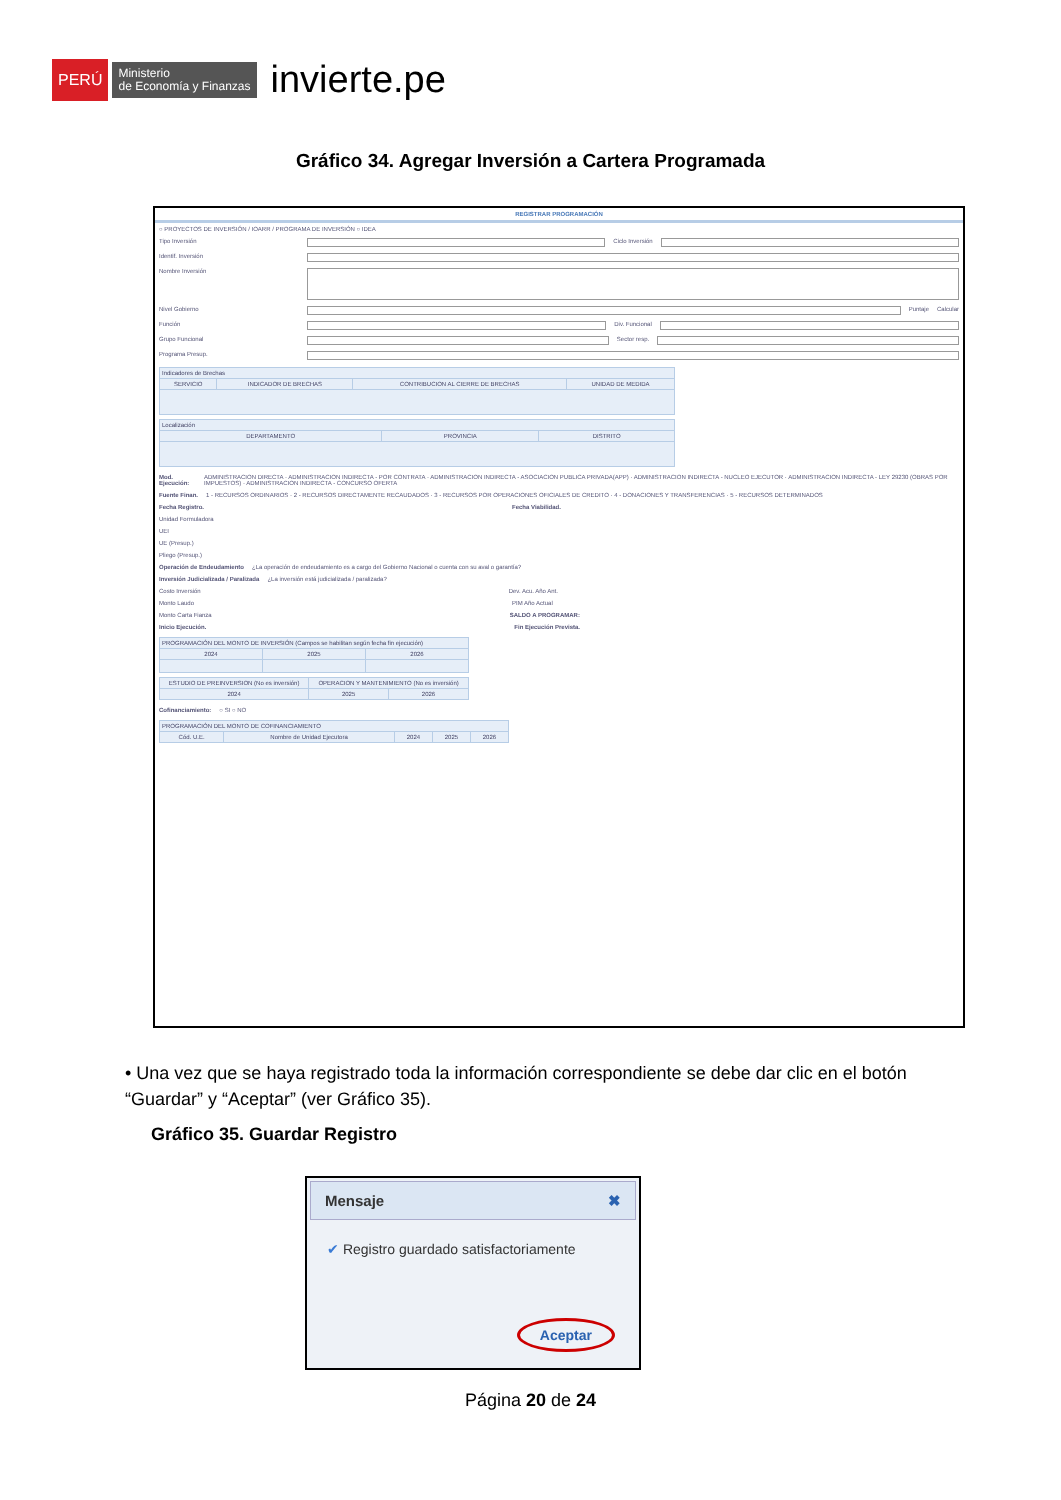PERÚ Ministerio
de Economía y Finanzas invierte.pe
Gráfico 34. Agregar Inversión a Cartera Programada
REGISTRAR PROGRAMACIÓN
○ PROYECTOS DE INVERSIÓN / IOARR / PROGRAMA DE INVERSIÓN ○ IDEA
Tipo Inversión Ciclo Inversión
Identif. Inversión
Nombre Inversión
Nivel Gobierno Puntaje Calcular
Función Div. Funcional
Grupo Funcional Sector resp.
Programa Presup.
| Indicadores de Brechas | | | |
| --- | --- | --- | --- |
| SERVICIO | INDICADOR DE BRECHAS | CONTRIBUCION AL CIERRE DE BRECHAS | UNIDAD DE MEDIDA |
| Localización | | |
| --- | --- | --- |
| DEPARTAMENTO | PROVINCIA | DISTRITO |
Mod. Ejecución: ADMINISTRACION DIRECTA · ADMINISTRACION INDIRECTA - POR CONTRATA · ADMINISTRACION INDIRECTA - ASOCIACION PUBLICA PRIVADA(APP) · ADMINISTRACION INDIRECTA - NUCLEO EJECUTOR · ADMINISTRACION INDIRECTA - LEY 29230 (OBRAS POR IMPUESTOS) · ADMINISTRACION INDIRECTA - CONCURSO OFERTA
Fuente Finan. 1 - RECURSOS ORDINARIOS · 2 - RECURSOS DIRECTAMENTE RECAUDADOS · 3 - RECURSOS POR OPERACIONES OFICIALES DE CREDITO · 4 - DONACIONES Y TRANSFERENCIAS · 5 - RECURSOS DETERMINADOS
Fecha Registro. Fecha Viabilidad.
Unidad Formuladora
UEI
UE (Presup.)
Pliego (Presup.)
Operación de Endeudamiento ¿La operación de endeudamiento es a cargo del Gobierno Nacional o cuenta con su aval o garantía?
Inversión Judicializada / Paralizada ¿La inversión está judicializada / paralizada?
Costo Inversión Dev. Acu. Año Ant.
Monto Laudo PIM Año Actual
Monto Carta Fianza SALDO A PROGRAMAR:
Inicio Ejecución. Fin Ejecución Prevista.
| PROGRAMACIÓN DEL MONTO DE INVERSIÓN (Campos se habilitan según fecha fin ejecución) | | |
| --- | --- | --- |
| 2024 | 2025 | 2026 |
| ESTUDIO DE PREINVERSION (No es inversión) | OPERACION Y MANTENIMIENTO (No es inversión) | |
| --- | --- | --- |
| 2024 | 2025 | 2026 |
Cofinanciamiento: ○ SI ○ NO
| PROGRAMACIÓN DEL MONTO DE COFINANCIAMIENTO | | | | |
| --- | --- | --- | --- | --- |
| Cód. U.E. | Nombre de Unidad Ejecutora | 2024 | 2025 | 2026 |
• Una vez que se haya registrado toda la información correspondiente se debe dar clic en el botón “Guardar” y “Aceptar” (ver Gráfico 35).
Gráfico 35. Guardar Registro
Mensaje ✖
✔ Registro guardado satisfactoriamente
Aceptar
Página 20 de 24